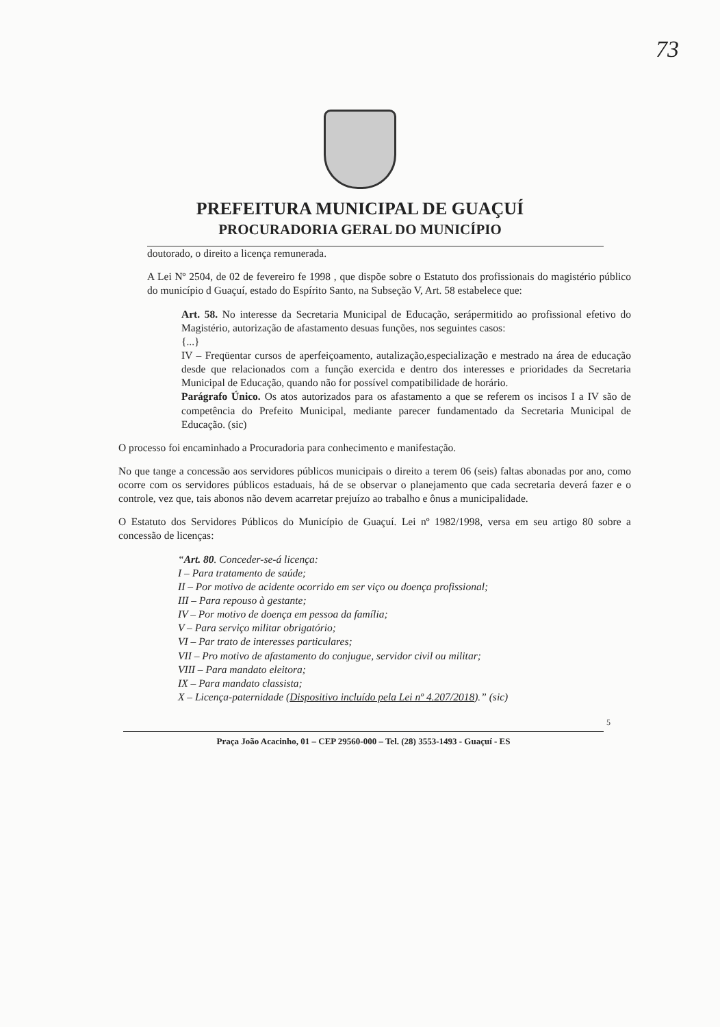73
PREFEITURA MUNICIPAL DE GUAÇUÍ
PROCURADORIA GERAL DO MUNICÍPIO
doutorado, o direito a licença remunerada.
A Lei Nº 2504, de 02 de fevereiro fe 1998 , que dispõe sobre o Estatuto dos profissionais do magistério público do município d Guaçuí, estado do Espírito Santo, na Subseção V, Art. 58 estabelece que:
Art. 58. No interesse da Secretaria Municipal de Educação, serápermitido ao profissional efetivo do Magistério, autorização de afastamento desuas funções, nos seguintes casos:
{...}
IV – Freqüentar cursos de aperfeiçoamento, autalização,especialização e mestrado na área de educação desde que relacionados com a função exercida e dentro dos interesses e prioridades da Secretaria Municipal de Educação, quando não for possível compatibilidade de horário.
Parágrafo Único. Os atos autorizados para os afastamento a que se referem os incisos I a IV são de competência do Prefeito Municipal, mediante parecer fundamentado da Secretaria Municipal de Educação. (sic)
O processo foi encaminhado a Procuradoria para conhecimento e manifestação.
No que tange a concessão aos servidores públicos municipais o direito a terem 06 (seis) faltas abonadas por ano, como ocorre com os servidores públicos estaduais, há de se observar o planejamento que cada secretaria deverá fazer e o controle, vez que, tais abonos não devem acarretar prejuízo ao trabalho e ônus a municipalidade.
O Estatuto dos Servidores Públicos do Município de Guaçuí. Lei nº 1982/1998, versa em seu artigo 80 sobre a concessão de licenças:
“Art. 80. Conceder-se-á licença:
I – Para tratamento de saúde;
II – Por motivo de acidente ocorrido em ser viço ou doença profissional;
III – Para repouso à gestante;
IV – Por motivo de doença em pessoa da família;
V – Para serviço militar obrigatório;
VI – Par trato de interesses particulares;
VII – Pro motivo de afastamento do conjugue, servidor civil ou militar;
VIII – Para mandato eleitora;
IX – Para mandato classista;
X – Licença-paternidade (Dispositivo incluído pela Lei nº 4.207/2018).” (sic)
5
Praça João Acacinho, 01 – CEP 29560-000 – Tel. (28) 3553-1493 - Guaçuí - ES